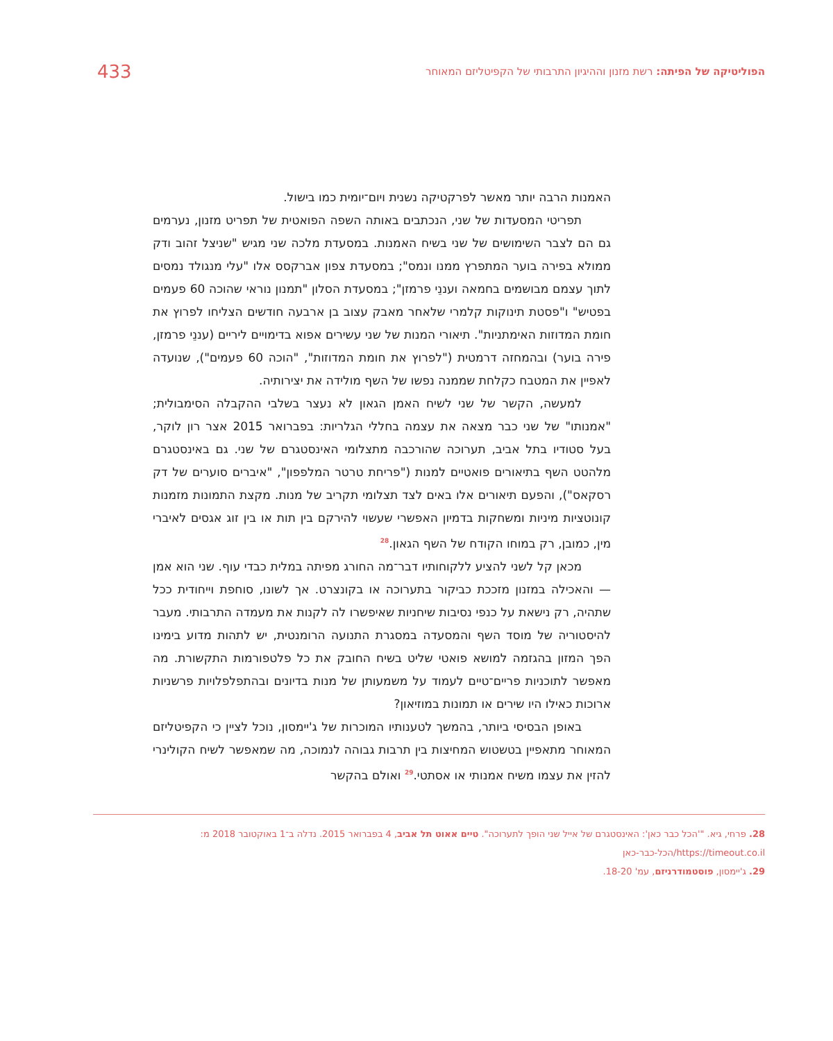הפוליטיקה של הפיתה: רשת מזנון וההיגיון התרבותי של הקפיטליזם המאוחר
433
האמנות הרבה יותר מאשר לפרקטיקה נשנית ויום־יומית כמו בישול.
תפריטי המסעדות של שני, הנכתבים באותה השפה הפואטית של תפריט מזנון, נערמים גם הם לצבר השימושים של שני בשיח האמנות. במסעדת מלכה שני מגיש "שניצל זהוב ודק ממולא בפירה בוער המתפרץ ממנו ונמס"; במסעדת צפון אברקסס אלו "עלי מנגולד נמסים לתוך עצמם מבושמים בחמאה ועננֵי פרמזן"; במסעדת הסלון "תמנון נוראי שהוכה 60 פעמים בפטיש" ו"פסטת תינוקות קלמרי שלאחר מאבק עצוב בן ארבעה חודשים הצליחו לפרוץ את חומת המדוזות האימתניות". תיאורי המנות של שני עשירים אפוא בדימויים ליריים (עננֵי פרמזן, פירה בוער) ובהמחזה דרמטית ("לפרוץ את חומת המדוזות", "הוכה 60 פעמים"), שנועדה לאפיין את המטבח כקלחת שממנה נפשו של השף מולידה את יצירותיה.
למעשה, הקשר של שני לשיח האמן הגאון לא נעצר בשלבי ההקבלה הסימבולית; "אמנותו" של שני כבר מצאה את עצמה בחללי הגלריות: בפברואר 2015 אצר רון לוקר, בעל סטודיו בתל אביב, תערוכה שהורכבה מתצלומי האינסטגרם של שני. גם באינסטגרם מלהטט השף בתיאורים פואטיים למנות ("פריחת טרטר המלפפון", "איברים סוערים של דק רסקאס"), והפעם תיאורים אלו באים לצד תצלומי תקריב של מנות. מקצת התמונות מזמנות קונוטציות מיניות ומשחקות בדמיון האפשרי שעשוי להירקם בין תות או בין זוג אגסים לאיברי מין, כמובן, רק במוחו הקודח של השף הגאון.<sup>28</sup>
מכאן קל לשני להציע ללקוחותיו דבר־מה החורג מפיתה במלית כבדי עוף. שני הוא אמן — והאכילה במזנון מזככת כביקור בתערוכה או בקונצרט. אך לשונו, סוחפת וייחודית ככל שתהיה, רק נישאת על כנפי נסיבות שיחניות שאיפשרו לה לקנות את מעמדה התרבותי. מעבר להיסטוריה של מוסד השף והמסעדה במסגרת התנועה הרומנטית, יש לתהות מדוע בימינו הפך המזון בהגזמה למושא פואטי שליט בשיח החובק את כל פלטפורמות התקשורת. מה מאפשר לתוכניות פריים־טיים לעמוד על משמעותן של מנות בדיונים ובהתפלפלויות פרשניות ארוכות כאילו היו שירים או תמונות במוזיאון?
באופן הבסיסי ביותר, בהמשך לטענותיו המוכרות של ג'יימסון, נוכל לציין כי הקפיטליזם המאוחר מתאפיין בטשטוש המחיצות בין תרבות גבוהה לנמוכה, מה שמאפשר לשיח הקולינרי להזין את עצמו משיח אמנותי או אסתטי.<sup>29</sup> ואולם בהקשר
28. פרחי, גיא. "'הכל כבר כאן': האינסטגרם של אייל שני הופך לתערוכה". טיים אאוט תל אביב, 4 בפברואר 2015. נדלה ב־1 באוקטובר 2018 מ: https://timeout.co.il/הכל-כבר-כאן
29. ג'יימסון, פוסטמודרניזם, עמ' 18-20.